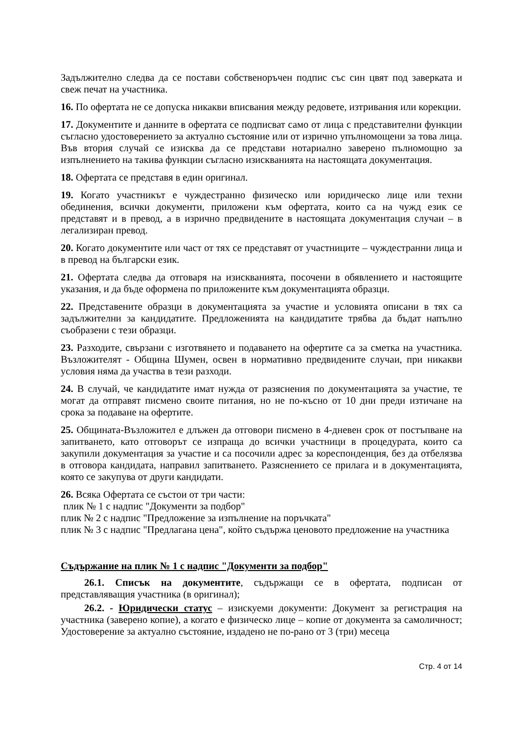Задължително следва да се постави собственоръчен подпис със син цвят под заверката и свеж печат на участника.
16. По офертата не се допуска никакви вписвания между редовете, изтривания или корекции.
17. Документите и данните в офертата се подписват само от лица с представителни функции съгласно удостоверението за актуално състояние или от изрично упълномощени за това лица. Във втория случай се изисква да се представи нотариално заверено пълномощно за изпълнението на такива функции съгласно изискванията на настоящата документация.
18. Офертата се представя в един оригинал.
19. Когато участникът е чуждестранно физическо или юридическо лице или техни обединения, всички документи, приложени към офертата, които са на чужд език се представят и в превод, а в изрично предвидените в настоящата документация случаи – в легализиран превод.
20. Когато документите или част от тях се представят от участниците – чуждестранни лица и в превод на български език.
21. Офертата следва да отговаря на изискванията, посочени в обявлението и настоящите указания, и да бъде оформена по приложените към документацията образци.
22. Представените образци в документацията за участие и условията описани в тях са задължителни за кандидатите. Предложенията на кандидатите трябва да бъдат напълно съобразени с тези образци.
23. Разходите, свързани с изготвянето и подаването на офертите са за сметка на участника. Възложителят - Община Шумен, освен в нормативно предвидените случаи, при никакви условия няма да участва в тези разходи.
24. В случай, че кандидатите имат нужда от разяснения по документацията за участие, те могат да отправят писмено своите питания, но не по-късно от 10 дни преди изтичане на срока за подаване на офертите.
25. Общината-Възложител е длъжен да отговори писмено в 4-дневен срок от постъпване на запитването, като отговорът се изпраща до всички участници в процедурата, които са закупили документация за участие и са посочили адрес за кореспонденция, без да отбелязва в отговора кандидата, направил запитването. Разяснението се прилага и в документацията, която се закупува от други кандидати.
26. Всяка Офертата се състои от три части:
плик № 1 с надпис "Документи за подбор"
плик № 2 с надпис "Предложение за изпълнение на поръчката"
плик № 3 с надпис "Предлагана цена", който съдържа ценовото предложение на участника
Съдържание на плик № 1 с надпис "Документи за подбор"
26.1. Списък на документите, съдържащи се в офертата, подписан от представляващия участника (в оригинал);
26.2. - Юридически статус – изискуеми документи: Документ за регистрация на участника (заверено копие), а когато е физическо лице – копие от документа за самоличност; Удостоверение за актуално състояние, издадено не по-рано от 3 (три) месеца
Стр. 4 от 14